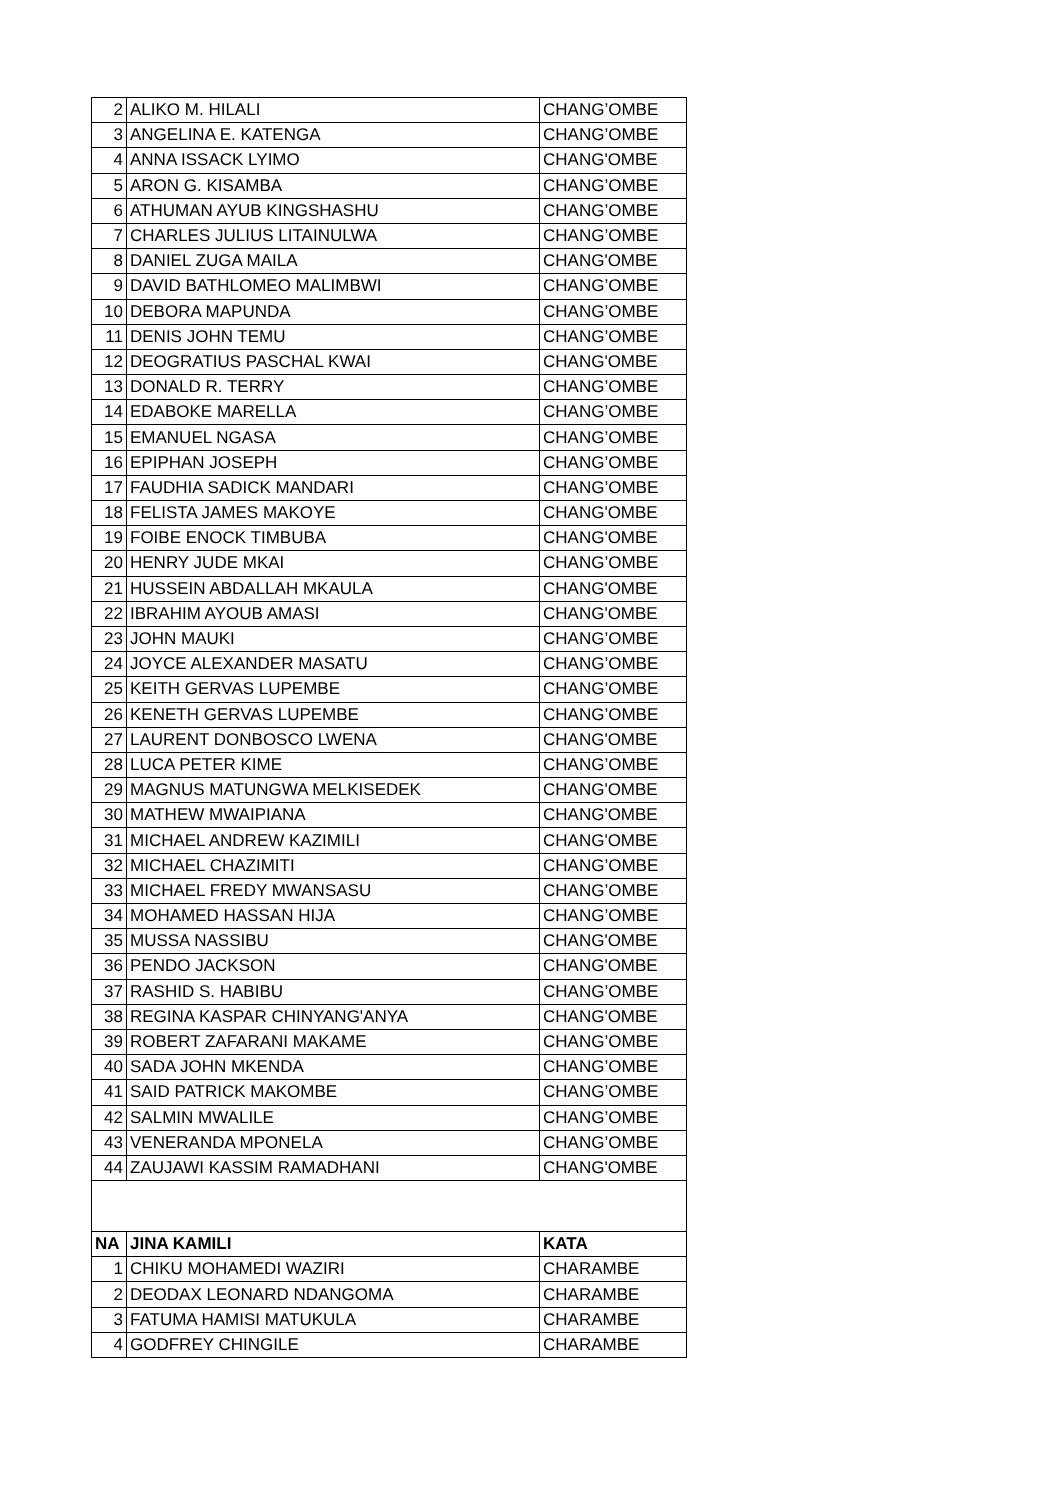| 2 | ALIKO M. HILALI | CHANG’OMBE |
| 3 | ANGELINA E. KATENGA | CHANG’OMBE |
| 4 | ANNA ISSACK LYIMO | CHANG'OMBE |
| 5 | ARON G. KISAMBA | CHANG’OMBE |
| 6 | ATHUMAN AYUB KINGSHASHU | CHANG’OMBE |
| 7 | CHARLES JULIUS LITAINULWA | CHANG’OMBE |
| 8 | DANIEL ZUGA MAILA | CHANG'OMBE |
| 9 | DAVID BATHLOMEO MALIMBWI | CHANG’OMBE |
| 10 | DEBORA MAPUNDA | CHANG’OMBE |
| 11 | DENIS JOHN TEMU | CHANG’OMBE |
| 12 | DEOGRATIUS PASCHAL KWAI | CHANG'OMBE |
| 13 | DONALD R. TERRY | CHANG’OMBE |
| 14 | EDABOKE MARELLA | CHANG’OMBE |
| 15 | EMANUEL NGASA | CHANG’OMBE |
| 16 | EPIPHAN JOSEPH | CHANG’OMBE |
| 17 | FAUDHIA SADICK MANDARI | CHANG’OMBE |
| 18 | FELISTA JAMES MAKOYE | CHANG'OMBE |
| 19 | FOIBE ENOCK TIMBUBA | CHANG'OMBE |
| 20 | HENRY JUDE MKAI | CHANG’OMBE |
| 21 | HUSSEIN ABDALLAH MKAULA | CHANG'OMBE |
| 22 | IBRAHIM AYOUB AMASI | CHANG'OMBE |
| 23 | JOHN MAUKI | CHANG’OMBE |
| 24 | JOYCE ALEXANDER MASATU | CHANG’OMBE |
| 25 | KEITH GERVAS LUPEMBE | CHANG’OMBE |
| 26 | KENETH GERVAS LUPEMBE | CHANG’OMBE |
| 27 | LAURENT DONBOSCO LWENA | CHANG'OMBE |
| 28 | LUCA PETER KIME | CHANG’OMBE |
| 29 | MAGNUS MATUNGWA MELKISEDEK | CHANG'OMBE |
| 30 | MATHEW MWAIPIANA | CHANG'OMBE |
| 31 | MICHAEL ANDREW KAZIMILI | CHANG'OMBE |
| 32 | MICHAEL CHAZIMITI | CHANG’OMBE |
| 33 | MICHAEL FREDY MWANSASU | CHANG’OMBE |
| 34 | MOHAMED HASSAN HIJA | CHANG’OMBE |
| 35 | MUSSA NASSIBU | CHANG'OMBE |
| 36 | PENDO JACKSON | CHANG'OMBE |
| 37 | RASHID S. HABIBU | CHANG’OMBE |
| 38 | REGINA KASPAR CHINYANG'ANYA | CHANG'OMBE |
| 39 | ROBERT ZAFARANI MAKAME | CHANG’OMBE |
| 40 | SADA JOHN MKENDA | CHANG’OMBE |
| 41 | SAID PATRICK MAKOMBE | CHANG’OMBE |
| 42 | SALMIN MWALILE | CHANG’OMBE |
| 43 | VENERANDA MPONELA | CHANG’OMBE |
| 44 | ZAUJAWI KASSIM RAMADHANI | CHANG'OMBE |
| NA | JINA KAMILI | KATA |
| 1 | CHIKU MOHAMEDI WAZIRI | CHARAMBE |
| 2 | DEODAX LEONARD NDANGOMA | CHARAMBE |
| 3 | FATUMA HAMISI MATUKULA | CHARAMBE |
| 4 | GODFREY CHINGILE | CHARAMBE |